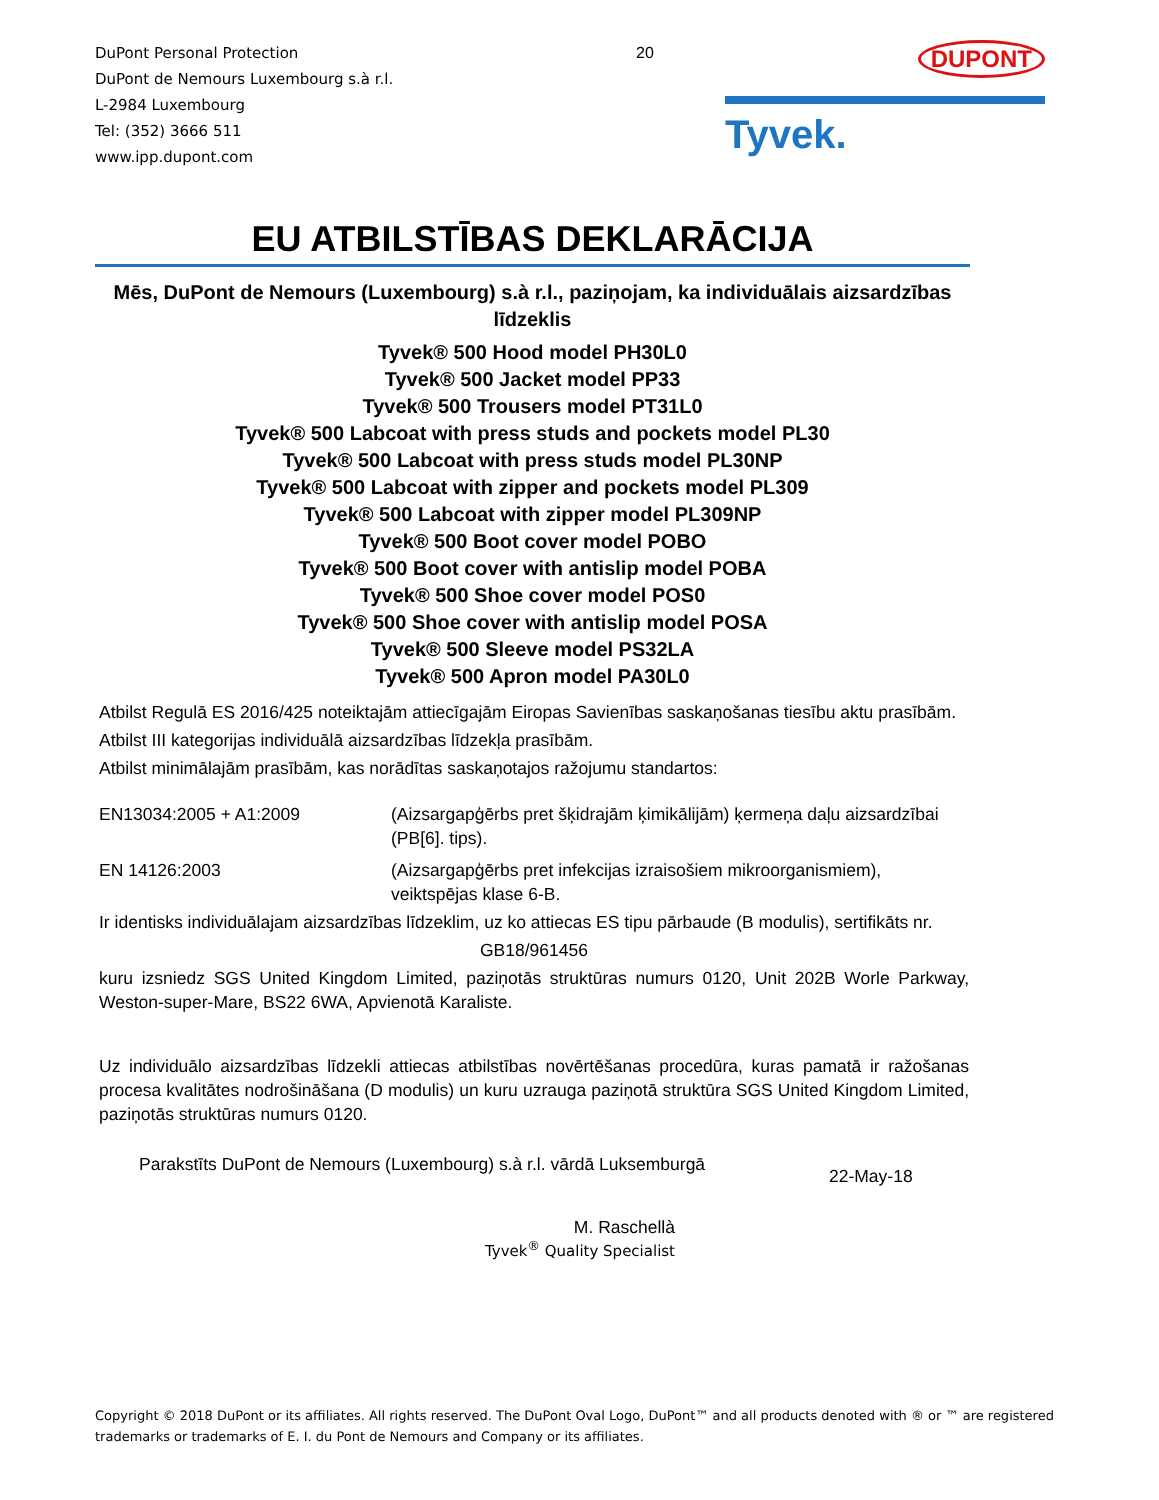DuPont Personal Protection
DuPont de Nemours Luxembourg s.à r.l.
L-2984 Luxembourg
Tel: (352) 3666 511
www.ipp.dupont.com
20
DUPONT
Tyvek.
EU ATBILSTĪBAS DEKLARĀCIJA
Mēs, DuPont de Nemours (Luxembourg) s.à r.l., paziņojam, ka individuālais aizsardzības līdzeklis
Tyvek® 500 Hood model PH30L0
Tyvek® 500 Jacket model PP33
Tyvek® 500 Trousers model PT31L0
Tyvek® 500 Labcoat with press studs and pockets model PL30
Tyvek® 500 Labcoat with press studs model PL30NP
Tyvek® 500 Labcoat with zipper and pockets model PL309
Tyvek® 500 Labcoat with zipper model PL309NP
Tyvek® 500 Boot cover model POBO
Tyvek® 500 Boot cover with antislip model POBA
Tyvek® 500 Shoe cover model POS0
Tyvek® 500 Shoe cover with antislip model POSA
Tyvek® 500 Sleeve model PS32LA
Tyvek® 500 Apron model PA30L0
Atbilst Regulā ES 2016/425 noteiktajām attiecīgajām Eiropas Savienības saskaņošanas tiesību aktu prasībām.
Atbilst III kategorijas individuālā aizsardzības līdzekļa prasībām.
Atbilst minimālajām prasībām, kas norādītas saskaņotajos ražojumu standartos:
EN13034:2005 + A1:2009 (Aizsargapģērbs pret šķidrajām ķimikālijām) ķermeņa daļu aizsardzībai (PB[6]. tips).
EN 14126:2003 (Aizsargapģērbs pret infekcijas izraisošiem mikroorganismiem), veiktspējas klase 6-B.
Ir identisks individuālajam aizsardzības līdzeklim, uz ko attiecas ES tipu pārbaude (B modulis), sertifikāts nr.
GB18/961456
kuru izsniedz SGS United Kingdom Limited, paziņotās struktūras numurs 0120, Unit 202B Worle Parkway, Weston-super-Mare, BS22 6WA, Apvienotā Karaliste.
Uz individuālo aizsardzības līdzekli attiecas atbilstības novērtēšanas procedūra, kuras pamatā ir ražošanas procesa kvalitātes nodrošināšana (D modulis) un kuru uzrauga paziņotā struktūra SGS United Kingdom Limited, paziņotās struktūras numurs 0120.
Parakstīts DuPont de Nemours (Luxembourg) s.à r.l. vārdā Luksemburgā
22-May-18
M. Raschellà
Tyvek<sup>®</sup> Quality Specialist
Copyright © 2018 DuPont or its affiliates. All rights reserved. The DuPont Oval Logo, DuPont™ and all products denoted with ® or ™ are registered trademarks or trademarks of E. I. du Pont de Nemours and Company or its affiliates.